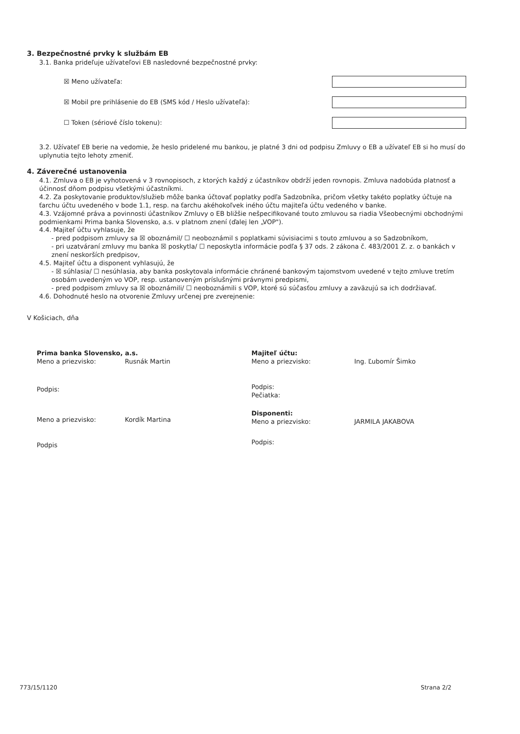3. Bezpečnostné prvky k službám EB
3.1. Banka prideľuje užívateľovi EB nasledovné bezpečnostné prvky:
☒ Meno užívateľa:
☒ Mobil pre prihlásenie do EB (SMS kód / Heslo užívateľa):
☐ Token (sériové číslo tokenu):
3.2. Užívateľ EB berie na vedomie, že heslo pridelené mu bankou, je platné 3 dni od podpisu Zmluvy o EB a užívateľ EB si ho musí do uplynutia tejto lehoty zmeniť.
4. Záverečné ustanovenia
4.1. Zmluva o EB je vyhotovená v 3 rovnopisoch, z ktorých každý z účastníkov obdrží jeden rovnopis. Zmluva nadobúda platnosť a účinnosť dňom podpisu všetkými účastníkmi.
4.2. Za poskytovanie produktov/služieb môže banka účtovať poplatky podľa Sadzobníka, pričom všetky takéto poplatky účtuje na ťarchu účtu uvedeného v bode 1.1, resp. na ťarchu akéhokoľvek iného účtu majiteľa účtu vedeného v banke.
4.3. Vzájomné práva a povinnosti účastníkov Zmluvy o EB bližšie nešpecifikované touto zmluvou sa riadia Všeobecnými obchodnými podmienkami Prima banka Slovensko, a.s. v platnom znení (ďalej len „VOP").
4.4. Majiteľ účtu vyhlasuje, že
- pred podpisom zmluvy sa ☒ oboznámil/ ☐ neoboznámil s poplatkami súvisiacimi s touto zmluvou a so Sadzobníkom,
- pri uzatváraní zmluvy mu banka ☒ poskytla/ ☐ neposkytla informácie podľa § 37 ods. 2 zákona č. 483/2001 Z. z. o bankách v znení neskorších predpisov,
4.5. Majiteľ účtu a disponent vyhlasujú, že
- ☒ súhlasia/ ☐ nesúhlasia, aby banka poskytovala informácie chránené bankovým tajomstvom uvedené v tejto zmluve tretím osobám uvedeným vo VOP, resp. ustanoveným príslušnými právnymi predpismi,
- pred podpisom zmluvy sa ☒ oboznámili/ ☐ neoboznámili s VOP, ktoré sú súčasťou zmluvy a zaväzujú sa ich dodržiavať.
4.6. Dohodnuté heslo na otvorenie Zmluvy určenej pre zverejnenie:
V Košiciach, dňa
Prima banka Slovensko, a.s.
Meno a priezvisko: Rusnák Martin
Podpis:
Meno a priezvisko: Kordík Martina
Podpis
Majiteľ účtu:
Meno a priezvisko: Ing. Ľubomír Šimko
Podpis:
Pečiatka:
Disponenti:
Meno a priezvisko: JARMILA JAKABOVA
Podpis:
773/15/1120 Strana 2/2